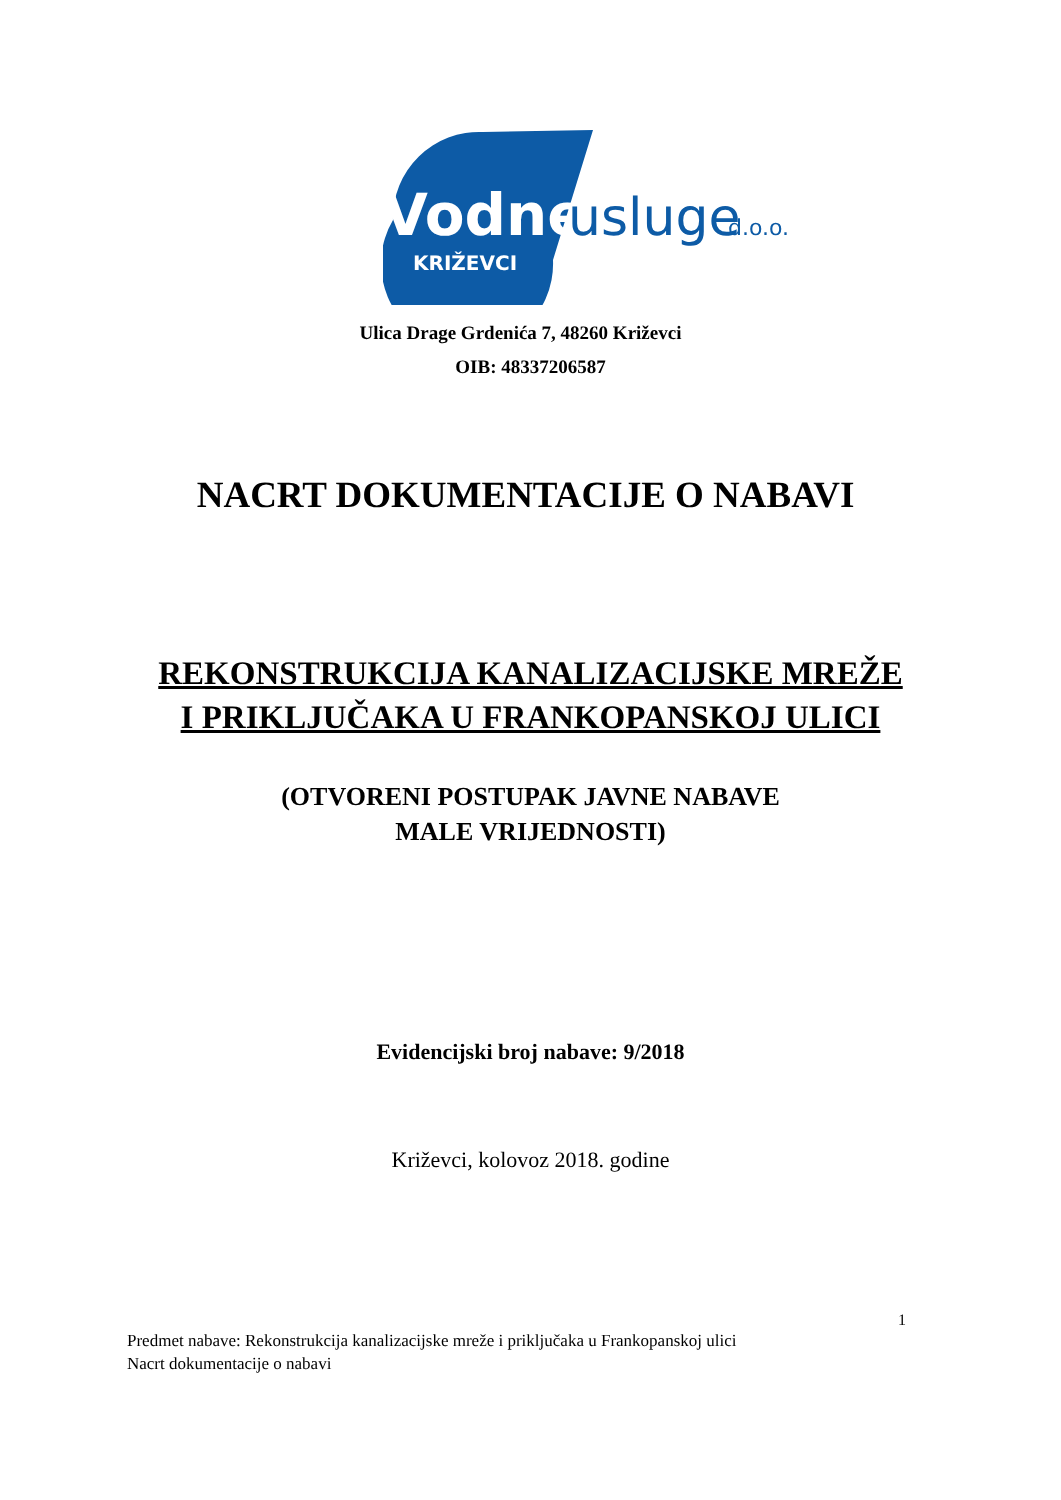Vodne
usluge
d.o.o.
KRIŽEVCI
Ulica Drage Grdenića 7, 48260 Križevci
OIB: 48337206587
NACRT DOKUMENTACIJE O NABAVI
REKONSTRUKCIJA KANALIZACIJSKE MREŽE
I PRIKLJUČAKA U FRANKOPANSKOJ ULICI
(OTVORENI POSTUPAK JAVNE NABAVE
MALE VRIJEDNOSTI)
Evidencijski broj nabave: 9/2018
Križevci, kolovoz 2018. godine
1
Predmet nabave: Rekonstrukcija kanalizacijske mreže i priključaka u Frankopanskoj ulici
Nacrt dokumentacije o nabavi